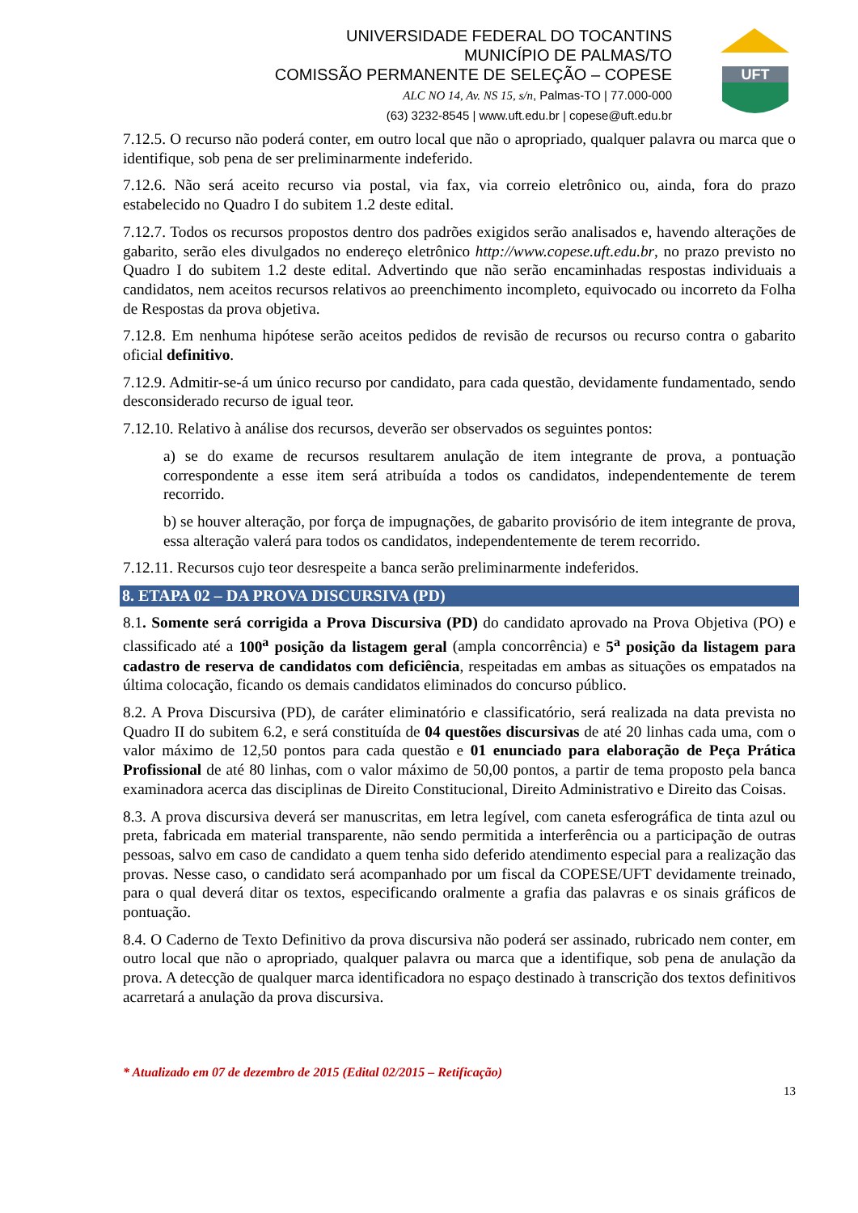UNIVERSIDADE FEDERAL DO TOCANTINS
MUNICÍPIO DE PALMAS/TO
COMISSÃO PERMANENTE DE SELEÇÃO – COPESE
ALC NO 14, Av. NS 15, s/n, Palmas-TO | 77.000-000
(63) 3232-8545 | www.uft.edu.br | copese@uft.edu.br
UFT
7.12.5. O recurso não poderá conter, em outro local que não o apropriado, qualquer palavra ou marca que o identifique, sob pena de ser preliminarmente indeferido.
7.12.6. Não será aceito recurso via postal, via fax, via correio eletrônico ou, ainda, fora do prazo estabelecido no Quadro I do subitem 1.2 deste edital.
7.12.7. Todos os recursos propostos dentro dos padrões exigidos serão analisados e, havendo alterações de gabarito, serão eles divulgados no endereço eletrônico http://www.copese.uft.edu.br, no prazo previsto no Quadro I do subitem 1.2 deste edital. Advertindo que não serão encaminhadas respostas individuais a candidatos, nem aceitos recursos relativos ao preenchimento incompleto, equivocado ou incorreto da Folha de Respostas da prova objetiva.
7.12.8. Em nenhuma hipótese serão aceitos pedidos de revisão de recursos ou recurso contra o gabarito oficial definitivo.
7.12.9. Admitir-se-á um único recurso por candidato, para cada questão, devidamente fundamentado, sendo desconsiderado recurso de igual teor.
7.12.10. Relativo à análise dos recursos, deverão ser observados os seguintes pontos:
a) se do exame de recursos resultarem anulação de item integrante de prova, a pontuação correspondente a esse item será atribuída a todos os candidatos, independentemente de terem recorrido.
b) se houver alteração, por força de impugnações, de gabarito provisório de item integrante de prova, essa alteração valerá para todos os candidatos, independentemente de terem recorrido.
7.12.11. Recursos cujo teor desrespeite a banca serão preliminarmente indeferidos.
8. ETAPA 02 – DA PROVA DISCURSIVA (PD)
8.1. Somente será corrigida a Prova Discursiva (PD) do candidato aprovado na Prova Objetiva (PO) e classificado até a 100<sup>a</sup> posição da listagem geral (ampla concorrência) e 5<sup>a</sup> posição da listagem para cadastro de reserva de candidatos com deficiência, respeitadas em ambas as situações os empatados na última colocação, ficando os demais candidatos eliminados do concurso público.
8.2. A Prova Discursiva (PD), de caráter eliminatório e classificatório, será realizada na data prevista no Quadro II do subitem 6.2, e será constituída de 04 questões discursivas de até 20 linhas cada uma, com o valor máximo de 12,50 pontos para cada questão e 01 enunciado para elaboração de Peça Prática Profissional de até 80 linhas, com o valor máximo de 50,00 pontos, a partir de tema proposto pela banca examinadora acerca das disciplinas de Direito Constitucional, Direito Administrativo e Direito das Coisas.
8.3. A prova discursiva deverá ser manuscritas, em letra legível, com caneta esferográfica de tinta azul ou preta, fabricada em material transparente, não sendo permitida a interferência ou a participação de outras pessoas, salvo em caso de candidato a quem tenha sido deferido atendimento especial para a realização das provas. Nesse caso, o candidato será acompanhado por um fiscal da COPESE/UFT devidamente treinado, para o qual deverá ditar os textos, especificando oralmente a grafia das palavras e os sinais gráficos de pontuação.
8.4. O Caderno de Texto Definitivo da prova discursiva não poderá ser assinado, rubricado nem conter, em outro local que não o apropriado, qualquer palavra ou marca que a identifique, sob pena de anulação da prova. A detecção de qualquer marca identificadora no espaço destinado à transcrição dos textos definitivos acarretará a anulação da prova discursiva.
* Atualizado em 07 de dezembro de 2015 (Edital 02/2015 – Retificação)
13